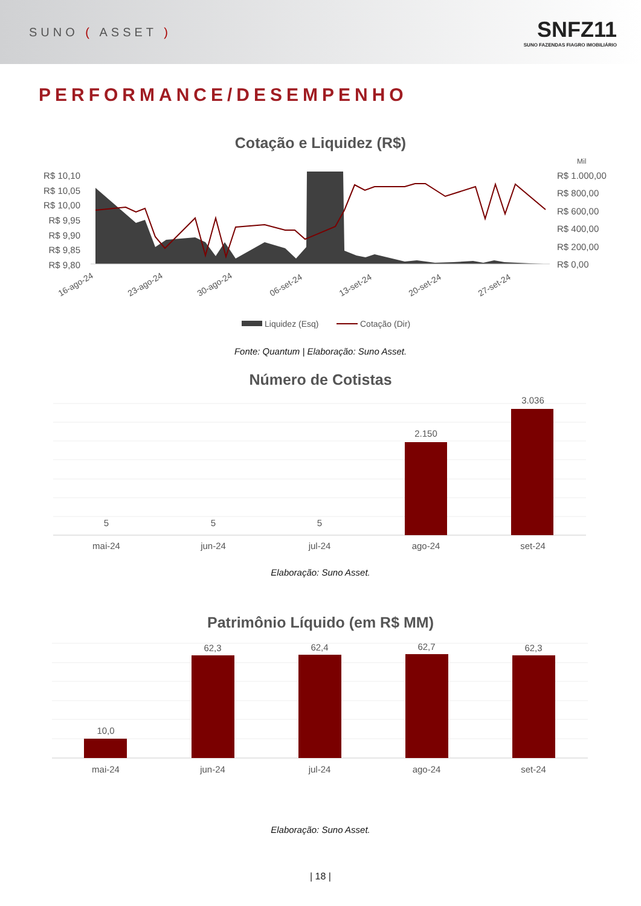SUNO ( ASSET )
SNFZ11
SUNO FAZENDAS FIAGRO IMOBILIÁRIO
PERFORMANCE/DESEMPENHO
Cotação e Liquidez (R$)
Mil
R$ 10,10
R$ 10,05
R$ 10,00
R$ 9,95
R$ 9,90
R$ 9,85
R$ 9,80
R$ 1.000,00
R$ 800,00
R$ 600,00
R$ 400,00
R$ 200,00
R$ 0,00
16-ago-24
23-ago-24
30-ago-24
06-set-24
13-set-24
20-set-24
27-set-24
Liquidez (Esq)
Cotação (Dir)
Fonte: Quantum | Elaboração: Suno Asset.
Número de Cotistas
5
5
5
2.150
3.036
mai-24
jun-24
jul-24
ago-24
set-24
Elaboração: Suno Asset.
Patrimônio Líquido (em R$ MM)
10,0
62,3
62,4
62,7
62,3
mai-24
jun-24
jul-24
ago-24
set-24
Elaboração: Suno Asset.
| 18 |